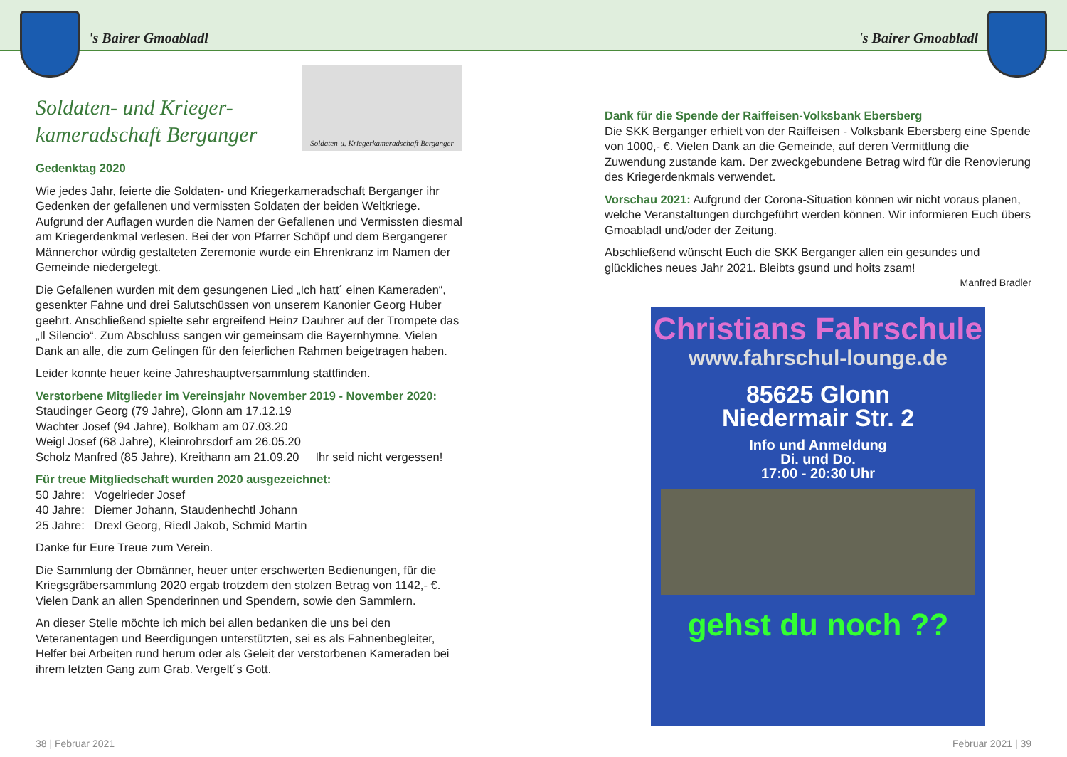's Bairer Gmoabladl 's Bairer Gmoabladl
Soldaten-u. Kriegerkameradschaft Berganger
Soldaten- und Krieger-
kameradschaft Berganger
Gedenktag 2020
Wie jedes Jahr, feierte die Soldaten- und Kriegerkameradschaft Berganger ihr Gedenken der gefallenen und vermissten Soldaten der beiden Weltkriege. Aufgrund der Auflagen wurden die Namen der Gefallenen und Vermissten diesmal am Kriegerdenkmal verlesen. Bei der von Pfarrer Schöpf und dem Bergangerer Männerchor würdig gestalteten Zeremonie wurde ein Ehrenkranz im Namen der Gemeinde niedergelegt.
Die Gefallenen wurden mit dem gesungenen Lied „Ich hatt´ einen Kameraden“, gesenkter Fahne und drei Salutschüssen von unserem Kanonier Georg Huber geehrt. Anschließend spielte sehr ergreifend Heinz Dauhrer auf der Trompete das „Il Silencio“. Zum Abschluss sangen wir gemeinsam die Bayernhymne. Vielen Dank an alle, die zum Gelingen für den feierlichen Rahmen beigetragen haben.
Leider konnte heuer keine Jahreshauptversammlung stattfinden.
Verstorbene Mitglieder im Vereinsjahr November 2019 - November 2020:
Staudinger Georg (79 Jahre), Glonn am 17.12.19
Wachter Josef (94 Jahre), Bolkham am 07.03.20
Weigl Josef (68 Jahre), Kleinrohrsdorf am 26.05.20
Scholz Manfred (85 Jahre), Kreithann am 21.09.20 Ihr seid nicht vergessen!
Für treue Mitgliedschaft wurden 2020 ausgezeichnet:
50 Jahre: Vogelrieder Josef
40 Jahre: Diemer Johann, Staudenhechtl Johann
25 Jahre: Drexl Georg, Riedl Jakob, Schmid Martin
Danke für Eure Treue zum Verein.
Die Sammlung der Obmänner, heuer unter erschwerten Bedienungen, für die Kriegsgräbersammlung 2020 ergab trotzdem den stolzen Betrag von 1142,- €. Vielen Dank an allen Spenderinnen und Spendern, sowie den Sammlern.
An dieser Stelle möchte ich mich bei allen bedanken die uns bei den Veteranentagen und Beerdigungen unterstützten, sei es als Fahnenbegleiter, Helfer bei Arbeiten rund herum oder als Geleit der verstorbenen Kameraden bei ihrem letzten Gang zum Grab. Vergelt´s Gott.
Dank für die Spende der Raiffeisen-Volksbank Ebersberg
Die SKK Berganger erhielt von der Raiffeisen - Volksbank Ebersberg eine Spende von 1000,- €. Vielen Dank an die Gemeinde, auf deren Vermittlung die Zuwendung zustande kam. Der zweckgebundene Betrag wird für die Renovierung des Kriegerdenkmals verwendet.
Vorschau 2021: Aufgrund der Corona-Situation können wir nicht voraus planen, welche Veranstaltungen durchgeführt werden können. Wir informieren Euch übers Gmoabladl und/oder der Zeitung.
Abschließend wünscht Euch die SKK Berganger allen ein gesundes und glückliches neues Jahr 2021. Bleibts gsund und hoits zsam!
Manfred Bradler
Christians Fahrschule
www.fahrschul-lounge.de
85625 Glonn
Niedermair Str. 2
Info und Anmeldung
Di. und Do.
17:00 - 20:30 Uhr
gehst du noch ??
38 | Februar 2021 Februar 2021 | 39